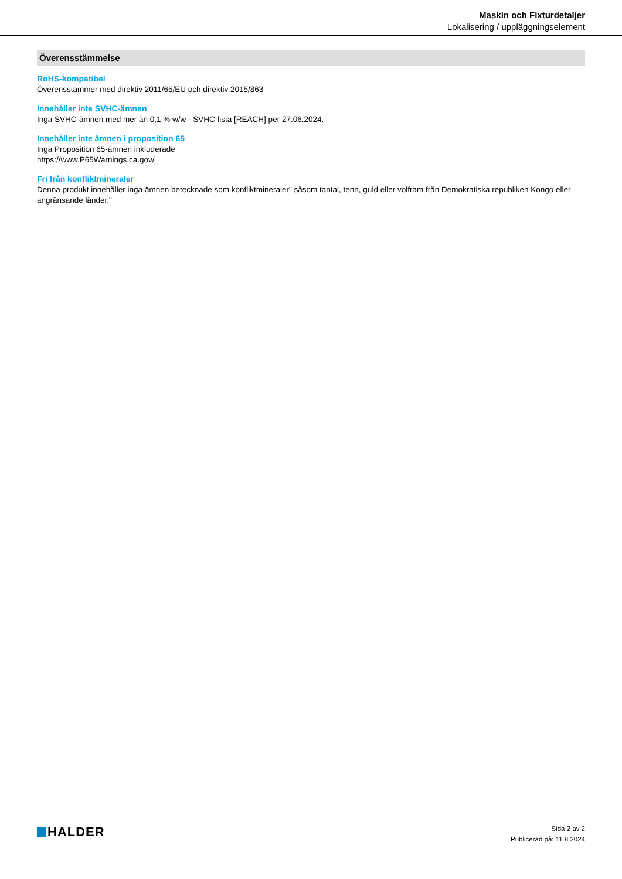Maskin och Fixturdetaljer
Lokalisering / uppläggningselement
Överensstämmelse
RoHS-kompatibel
Överensstämmer med direktiv 2011/65/EU och direktiv 2015/863
Innehåller inte SVHC-ämnen
Inga SVHC-ämnen med mer än 0,1 % w/w - SVHC-lista [REACH] per 27.06.2024.
Innehåller inte ämnen i proposition 65
Inga Proposition 65-ämnen inkluderade
https://www.P65Warnings.ca.gov/
Fri från konfliktmineraler
Denna produkt innehåller inga ämnen betecknade som konfliktmineraler" såsom tantal, tenn, guld eller volfram från Demokratiska republiken Kongo eller angränsande länder."
HALDER
Sida 2 av 2
Publicerad på: 11.8.2024